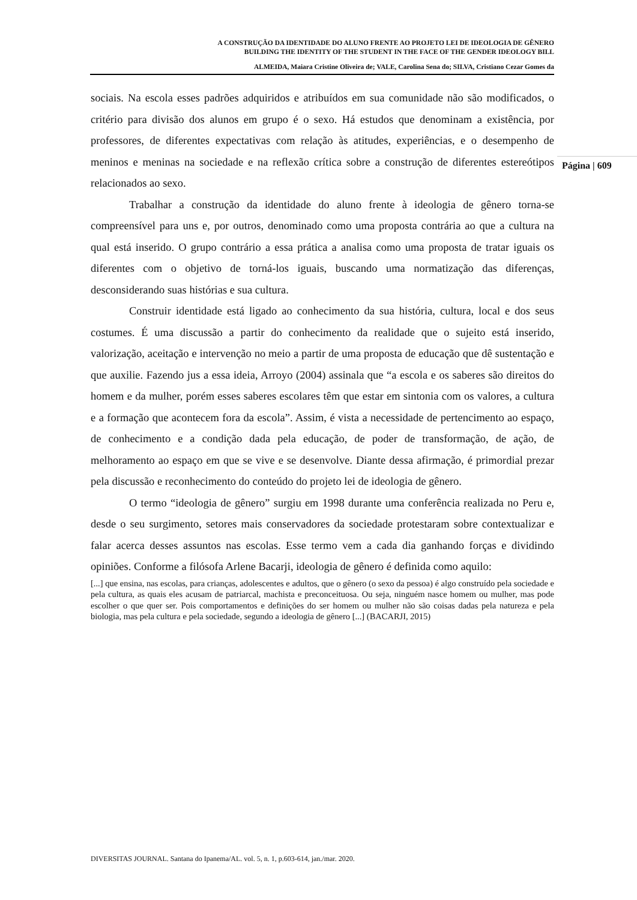A CONSTRUÇÃO DA IDENTIDADE DO ALUNO FRENTE AO PROJETO LEI DE IDEOLOGIA DE GÊNERO
BUILDING THE IDENTITY OF THE STUDENT IN THE FACE OF THE GENDER IDEOLOGY BILL
ALMEIDA, Maiara Cristine Oliveira de; VALE, Carolina Sena do; SILVA, Cristiano Cezar Gomes da
Página | 609
sociais. Na escola esses padrões adquiridos e atribuídos em sua comunidade não são modificados, o critério para divisão dos alunos em grupo é o sexo. Há estudos que denominam a existência, por professores, de diferentes expectativas com relação às atitudes, experiências, e o desempenho de meninos e meninas na sociedade e na reflexão crítica sobre a construção de diferentes estereótipos relacionados ao sexo.
Trabalhar a construção da identidade do aluno frente à ideologia de gênero torna-se compreensível para uns e, por outros, denominado como uma proposta contrária ao que a cultura na qual está inserido. O grupo contrário a essa prática a analisa como uma proposta de tratar iguais os diferentes com o objetivo de torná-los iguais, buscando uma normatização das diferenças, desconsiderando suas histórias e sua cultura.
Construir identidade está ligado ao conhecimento da sua história, cultura, local e dos seus costumes. É uma discussão a partir do conhecimento da realidade que o sujeito está inserido, valorização, aceitação e intervenção no meio a partir de uma proposta de educação que dê sustentação e que auxilie. Fazendo jus a essa ideia, Arroyo (2004) assinala que “a escola e os saberes são direitos do homem e da mulher, porém esses saberes escolares têm que estar em sintonia com os valores, a cultura e a formação que acontecem fora da escola”. Assim, é vista a necessidade de pertencimento ao espaço, de conhecimento e a condição dada pela educação, de poder de transformação, de ação, de melhoramento ao espaço em que se vive e se desenvolve. Diante dessa afirmação, é primordial prezar pela discussão e reconhecimento do conteúdo do projeto lei de ideologia de gênero.
O termo “ideologia de gênero” surgiu em 1998 durante uma conferência realizada no Peru e, desde o seu surgimento, setores mais conservadores da sociedade protestaram sobre contextualizar e falar acerca desses assuntos nas escolas. Esse termo vem a cada dia ganhando forças e dividindo opiniões. Conforme a filósofa Arlene Bacarji, ideologia de gênero é definida como aquilo:
[...] que ensina, nas escolas, para crianças, adolescentes e adultos, que o gênero (o sexo da pessoa) é algo construído pela sociedade e pela cultura, as quais eles acusam de patriarcal, machista e preconceituosa. Ou seja, ninguém nasce homem ou mulher, mas pode escolher o que quer ser. Pois comportamentos e definições do ser homem ou mulher não são coisas dadas pela natureza e pela biologia, mas pela cultura e pela sociedade, segundo a ideologia de gênero [...] (BACARJI, 2015)
DIVERSITAS JOURNAL. Santana do Ipanema/AL. vol. 5, n. 1, p.603-614, jan./mar. 2020.